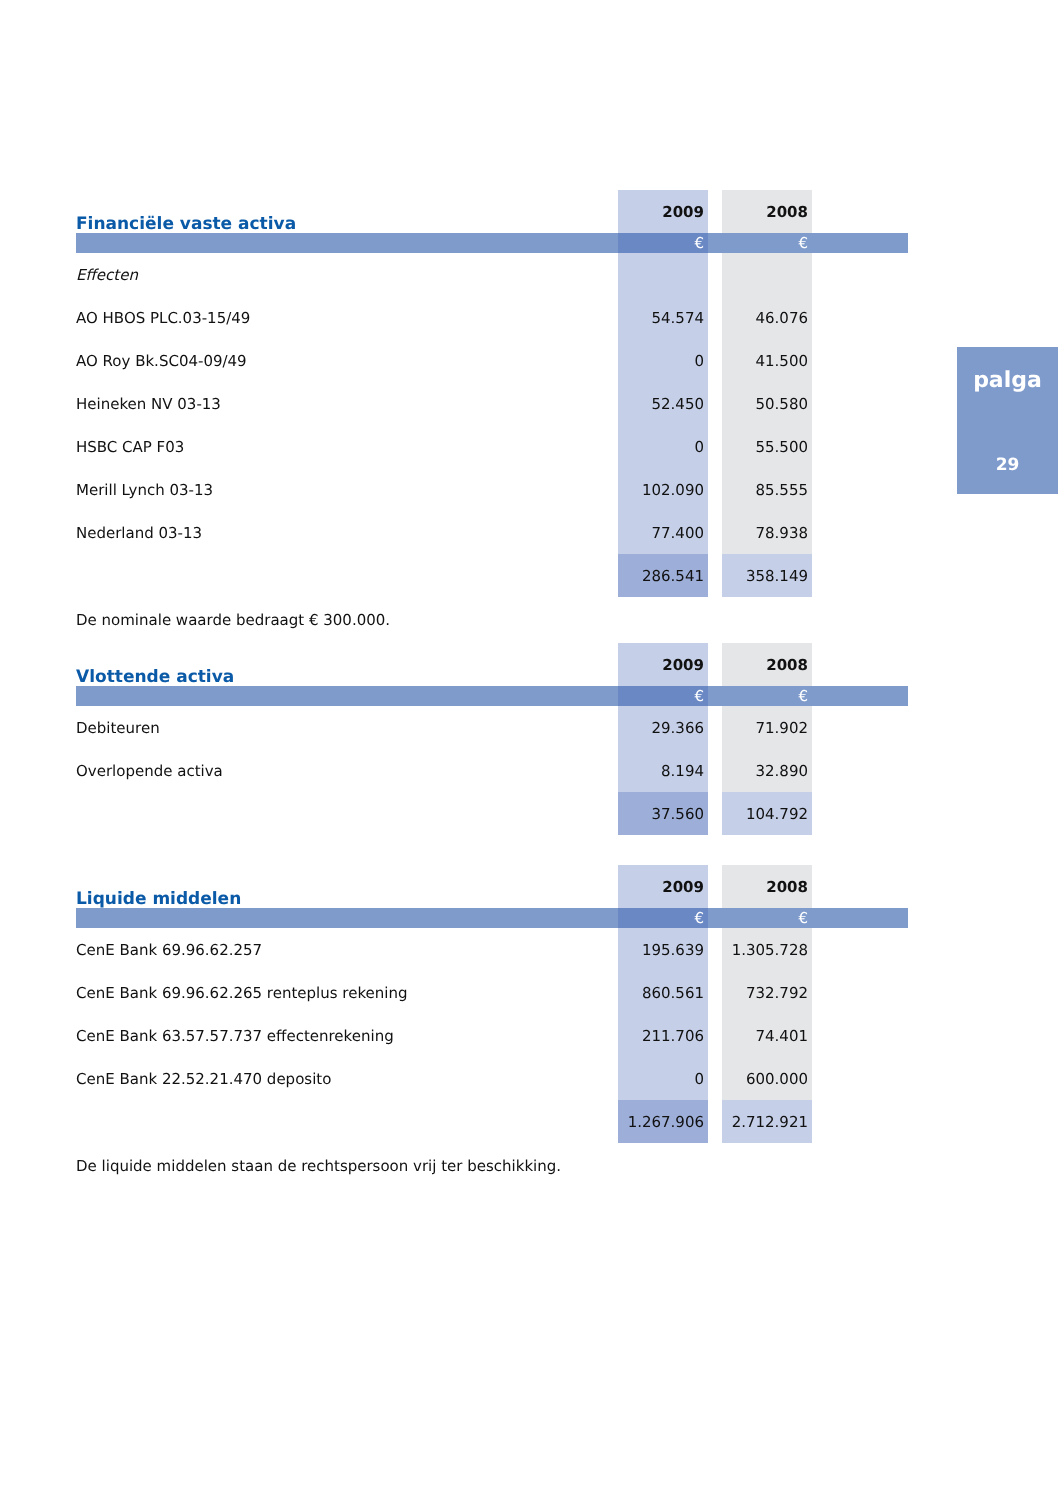| Financiële vaste activa | 2009 | | 2008 | |
| | € | | € | |
| Effecten | | | | |
| AO HBOS PLC.03-15/49 | 54.574 | | 46.076 | |
| AO Roy Bk.SC04-09/49 | 0 | | 41.500 | |
| Heineken NV 03-13 | 52.450 | | 50.580 | |
| HSBC CAP F03 | 0 | | 55.500 | |
| Merill Lynch 03-13 | 102.090 | | 85.555 | |
| Nederland 03-13 | 77.400 | | 78.938 | |
| | 286.541 | | 358.149 | |
De nominale waarde bedraagt € 300.000.
| Vlottende activa | 2009 | | 2008 | |
| | € | | € | |
| Debiteuren | 29.366 | | 71.902 | |
| Overlopende activa | 8.194 | | 32.890 | |
| | 37.560 | | 104.792 | |
| Liquide middelen | 2009 | | 2008 | |
| | € | | € | |
| CenE Bank 69.96.62.257 | 195.639 | | 1.305.728 | |
| CenE Bank 69.96.62.265 renteplus rekening | 860.561 | | 732.792 | |
| CenE Bank 63.57.57.737 effectenrekening | 211.706 | | 74.401 | |
| CenE Bank 22.52.21.470 deposito | 0 | | 600.000 | |
| | 1.267.906 | | 2.712.921 | |
De liquide middelen staan de rechtspersoon vrij ter beschikking.
palga
29